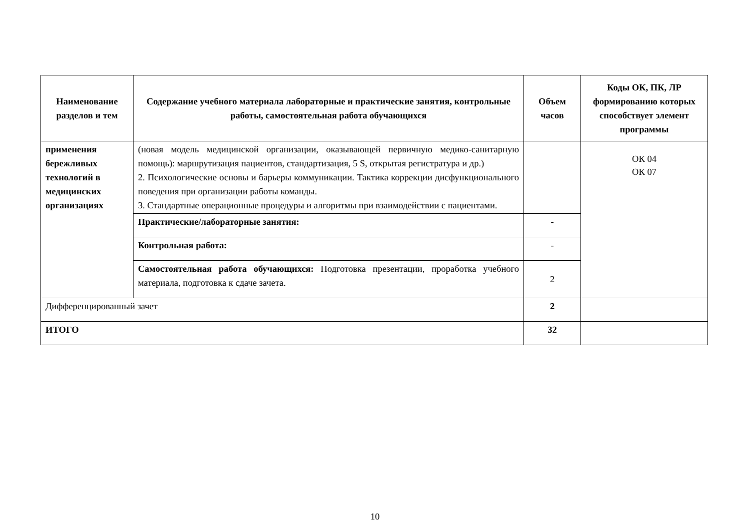| Наименование разделов и тем | Содержание учебного материала лабораторные и практические занятия, контрольные работы, самостоятельная работа обучающихся | Объем часов | Коды ОК, ПК, ЛР формированию которых способствует элемент программы |
| --- | --- | --- | --- |
| применения бережливых технологий в медицинских организациях | (новая модель медицинской организации, оказывающей первичную медико-санитарную помощь): маршрутизация пациентов, стандартизация, 5 S, открытая регистратура и др.) 2. Психологические основы и барьеры коммуникации. Тактика коррекции дисфункционального поведения при организации работы команды. 3. Стандартные операционные процедуры и алгоритмы при взаимодействии с пациентами. | | ОК 04 ОК 07 |
| | Практические/лабораторные занятия: | - | |
| | Контрольная работа: | - | |
| | Самостоятельная работа обучающихся: Подготовка презентации, проработка учебного материала, подготовка к сдаче зачета. | 2 | |
| Дифференцированный зачет | | 2 | |
| ИТОГО | | 32 | |
10